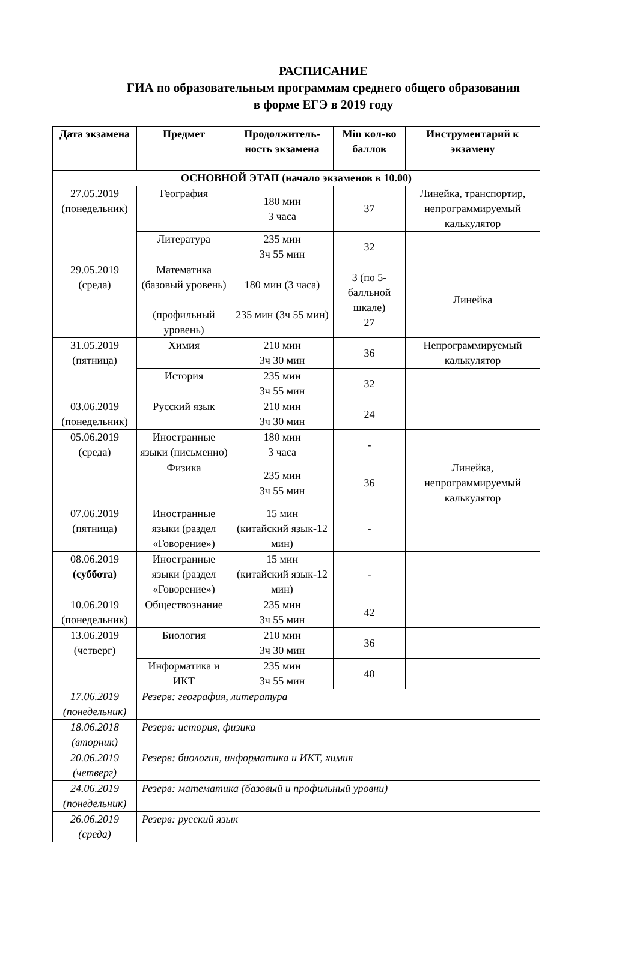РАСПИСАНИЕ
ГИА по образовательным программам среднего общего образования
в форме ЕГЭ в 2019 году
| Дата экзамена | Предмет | Продолжитель-ность экзамена | Min кол-во баллов | Инструментарий к экзамену |
| --- | --- | --- | --- | --- |
| ОСНОВНОЙ ЭТАП (начало экзаменов в 10.00) | | | | |
| 27.05.2019 (понедельник) | География | 180 мин 3 часа | 37 | Линейка, транспортир, непрограммируемый калькулятор |
| | Литература | 235 мин 3ч 55 мин | 32 | |
| 29.05.2019 (среда) | Математика (базовый уровень) (профильный уровень) | 180 мин (3 часа) 235 мин (3ч 55 мин) | 3 (по 5-балльной шкале) 27 | Линейка |
| 31.05.2019 (пятница) | Химия | 210 мин 3ч 30 мин | 36 | Непрограммируемый калькулятор |
| | История | 235 мин 3ч 55 мин | 32 | |
| 03.06.2019 (понедельник) | Русский язык | 210 мин 3ч 30 мин | 24 | |
| 05.06.2019 (среда) | Иностранные языки (письменно) | 180 мин 3 часа | - | |
| | Физика | 235 мин 3ч 55 мин | 36 | Линейка, непрограммируемый калькулятор |
| 07.06.2019 (пятница) | Иностранные языки (раздел «Говорение») | 15 мин (китайский язык-12 мин) | - | |
| 08.06.2019 (суббота) | Иностранные языки (раздел «Говорение») | 15 мин (китайский язык-12 мин) | - | |
| 10.06.2019 (понедельник) | Обществознание | 235 мин 3ч 55 мин | 42 | |
| 13.06.2019 (четверг) | Биология | 210 мин 3ч 30 мин | 36 | |
| | Информатика и ИКТ | 235 мин 3ч 55 мин | 40 | |
| 17.06.2019 (понедельник) | Резерв: география, литература | | | |
| 18.06.2018 (вторник) | Резерв: история, физика | | | |
| 20.06.2019 (четверг) | Резерв: биология, информатика и ИКТ, химия | | | |
| 24.06.2019 (понедельник) | Резерв: математика (базовый и профильный уровни) | | | |
| 26.06.2019 (среда) | Резерв: русский язык | | | |